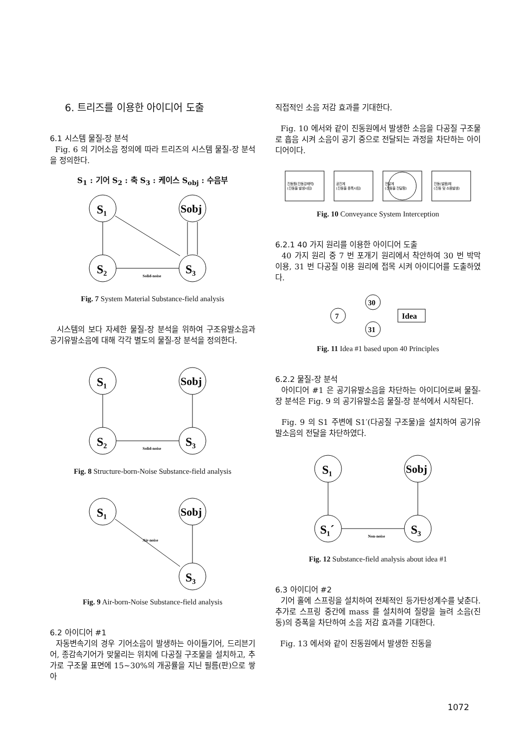6. 트리즈를 이용한 아이디어 도출
6.1 시스템 물질-장 분석
Fig. 6 의 기어소음 정의에 따라 트리즈의 시스템 물질-장 분석을 정의한다.
S<sub>1</sub> : 기어 S<sub>2</sub> : 축 S<sub>3</sub> : 케이스 S<sub>obj</sub> : 수음부
S₁
Sobj
S₂
S₃
Solid-noise
Fig. 7 System Material Substance-field analysis
시스템의 보다 자세한 물질-장 분석을 위하여 구조유발소음과 공기유발소음에 대해 각각 별도의 물질-장 분석을 정의한다.
S₁
Sobj
S₂
S₃
Solid-noise
Fig. 8 Structure-born-Noise Substance-field analysis
S₁
Sobj
S₃
Air-noise
Fig. 9 Air-born-Noise Substance-field analysis
6.2 아이디어 #1
자동변속기의 경우 기어소음이 발생하는 아이들기어, 드리븐기어, 종감속기어가 맞물리는 위치에 다공질 구조물을 설치하고, 추가로 구조물 표면에 15~30%의 개공률을 지닌 필름(판)으로 쌓아
직접적인 소음 저감 효과를 기대한다.
Fig. 10 에서와 같이 진동원에서 발생한 소음을 다공질 구조물로 흡음 시켜 소음이 공기 중으로 전달되는 과정을 차단하는 아이디어이다.
진동원(진동강제력)
(진동을 발생시킴)
공진계
(진동을 증폭시킴)
전달계
(진동을 전달함)
진동(발음)체
(진동 및 소음발생)
Fig. 10 Conveyance System Interception
6.2.1 40 가지 원리를 이용한 아이디어 도출
40 가지 원리 중 7 번 포개기 원리에서 착안하여 30 번 박막 이용, 31 번 다공질 이용 원리에 접목 시켜 아이디어를 도출하였다.
7
30
31
Idea
Fig. 11 Idea #1 based upon 40 Principles
6.2.2 물질-장 분석
아이디어 #1 은 공기유발소음을 차단하는 아이디어로써 물질-장 분석은 Fig. 9 의 공기유발소음 물질-장 분석에서 시작된다.
Fig. 9 의 S1 주변에 S1′(다공질 구조물)을 설치하여 공기유발소음의 전달을 차단하였다.
S₁
Sobj
S₁´
S₃
Non-noise
Fig. 12 Substance-field analysis about idea #1
6.3 아이디어 #2
기어 홀에 스프링을 설치하여 전체적인 등가탄성계수를 낮춘다. 추가로 스프링 중간에 mass 를 설치하여 질량을 늘려 소음(진동)의 증폭을 차단하여 소음 저감 효과를 기대한다.
Fig. 13 에서와 같이 진동원에서 발생한 진동을
1072